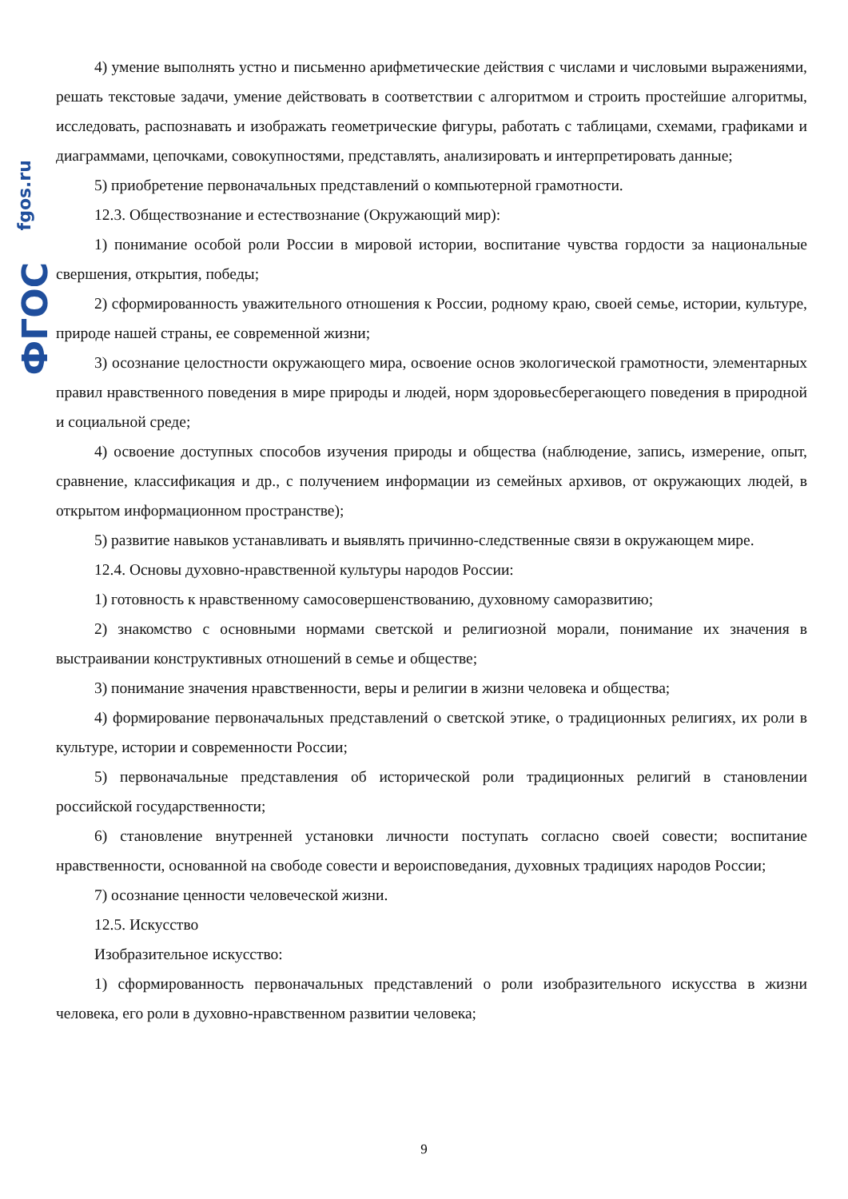fgos.ru
ФГОС
4) умение выполнять устно и письменно арифметические действия с числами и числовыми выражениями, решать текстовые задачи, умение действовать в соответствии с алгоритмом и строить простейшие алгоритмы, исследовать, распознавать и изображать геометрические фигуры, работать с таблицами, схемами, графиками и диаграммами, цепочками, совокупностями, представлять, анализировать и интерпретировать данные;
5) приобретение первоначальных представлений о компьютерной грамотности.
12.3. Обществознание и естествознание (Окружающий мир):
1) понимание особой роли России в мировой истории, воспитание чувства гордости за национальные свершения, открытия, победы;
2) сформированность уважительного отношения к России, родному краю, своей семье, истории, культуре, природе нашей страны, ее современной жизни;
3) осознание целостности окружающего мира, освоение основ экологической грамотности, элементарных правил нравственного поведения в мире природы и людей, норм здоровьесберегающего поведения в природной и социальной среде;
4) освоение доступных способов изучения природы и общества (наблюдение, запись, измерение, опыт, сравнение, классификация и др., с получением информации из семейных архивов, от окружающих людей, в открытом информационном пространстве);
5) развитие навыков устанавливать и выявлять причинно-следственные связи в окружающем мире.
12.4. Основы духовно-нравственной культуры народов России:
1) готовность к нравственному самосовершенствованию, духовному саморазвитию;
2) знакомство с основными нормами светской и религиозной морали, понимание их значения в выстраивании конструктивных отношений в семье и обществе;
3) понимание значения нравственности, веры и религии в жизни человека и общества;
4) формирование первоначальных представлений о светской этике, о традиционных религиях, их роли в культуре, истории и современности России;
5) первоначальные представления об исторической роли традиционных религий в становлении российской государственности;
6) становление внутренней установки личности поступать согласно своей совести; воспитание нравственности, основанной на свободе совести и вероисповедания, духовных традициях народов России;
7) осознание ценности человеческой жизни.
12.5. Искусство
Изобразительное искусство:
1) сформированность первоначальных представлений о роли изобразительного искусства в жизни человека, его роли в духовно-нравственном развитии человека;
9